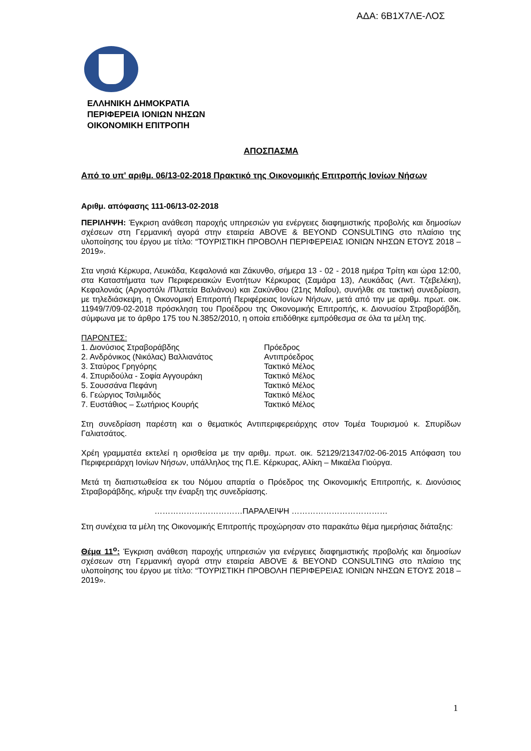ΑΔΑ: 6Β1Χ7ΛΕ-ΛΟΣ
ΕΛΛΗΝΙΚΗ ΔΗΜΟΚΡΑΤΙΑ
ΠΕΡΙΦΕΡΕΙΑ ΙΟΝΙΩΝ ΝΗΣΩΝ
ΟΙΚΟΝΟΜΙΚΗ ΕΠΙΤΡΟΠΗ
ΑΠΟΣΠΑΣΜΑ
Από το υπ' αριθμ. 06/13-02-2018 Πρακτικό της Οικονομικής Επιτροπής Ιονίων Νήσων
Αριθμ. απόφασης 111-06/13-02-2018
ΠΕΡΙΛΗΨΗ: Έγκριση ανάθεση παροχής υπηρεσιών για ενέργειες διαφημιστικής προβολής και δημοσίων σχέσεων στη Γερμανική αγορά στην εταιρεία ABOVE & BEYOND CONSULTING στο πλαίσιο της υλοποίησης του έργου με τίτλο: “ΤΟΥΡΙΣΤΙΚΗ ΠΡΟΒΟΛΗ ΠΕΡΙΦΕΡΕΙΑΣ ΙΟΝΙΩΝ ΝΗΣΩΝ ΕΤΟΥΣ 2018 – 2019».
Στα νησιά Κέρκυρα, Λευκάδα, Κεφαλονιά και Ζάκυνθο, σήμερα 13 - 02 - 2018 ημέρα Τρίτη και ώρα 12:00, στα Καταστήματα των Περιφερειακών Ενοτήτων Κέρκυρας (Σαμάρα 13), Λευκάδας (Αντ. Τζεβελέκη), Κεφαλονιάς (Αργοστόλι /Πλατεία Βαλιάνου) και Ζακύνθου (21ης Μαΐου), συνήλθε σε τακτική συνεδρίαση, με τηλεδιάσκεψη, η Οικονομική Επιτροπή Περιφέρειας Ιονίων Νήσων, μετά από την με αριθμ. πρωτ. οικ. 11949/7/09-02-2018 πρόσκληση του Προέδρου της Οικονομικής Επιτροπής, κ. Διονυσίου Στραβοράβδη, σύμφωνα με το άρθρο 175 του Ν.3852/2010, η οποία επιδόθηκε εμπρόθεσμα σε όλα τα μέλη της.
ΠΑΡΟΝΤΕΣ:
| 1. Διονύσιος Στραβοράβδης | Πρόεδρος |
| 2. Ανδρόνικος (Νικόλας) Βαλλιανάτος | Αντιπρόεδρος |
| 3. Σταύρος Γρηγόρης | Τακτικό Μέλος |
| 4. Σπυριδούλα - Σοφία Αγγουράκη | Τακτικό Μέλος |
| 5. Σουσσάνα Πεφάνη | Τακτικό Μέλος |
| 6. Γεώργιος Τσιλιμιδός | Τακτικό Μέλος |
| 7. Ευστάθιος – Σωτήριος Κουρής | Τακτικό Μέλος |
Στη συνεδρίαση παρέστη και ο θεματικός Αντιπεριφερειάρχης στον Τομέα Τουρισμού κ. Σπυρίδων Γαλιατσάτος.
Χρέη γραμματέα εκτελεί η ορισθείσα με την αριθμ. πρωτ. οικ. 52129/21347/02-06-2015 Απόφαση του Περιφερειάρχη Ιονίων Νήσων, υπάλληλος της Π.Ε. Κέρκυρας, Αλίκη – Μικαέλα Γιούργα.
Μετά τη διαπιστωθείσα εκ του Νόμου απαρτία ο Πρόεδρος της Οικονομικής Επιτροπής, κ. Διονύσιος Στραβοράβδης, κήρυξε την έναρξη της συνεδρίασης.
……………………………ΠΑΡΑΛΕΙΨΗ ………………………………
Στη συνέχεια τα μέλη της Οικονομικής Επιτροπής προχώρησαν στο παρακάτω θέμα ημερήσιας διάταξης:
Θέμα 11<sup>ο</sup>: Έγκριση ανάθεση παροχής υπηρεσιών για ενέργειες διαφημιστικής προβολής και δημοσίων σχέσεων στη Γερμανική αγορά στην εταιρεία ABOVE & BEYOND CONSULTING στο πλαίσιο της υλοποίησης του έργου με τίτλο: “ΤΟΥΡΙΣΤΙΚΗ ΠΡΟΒΟΛΗ ΠΕΡΙΦΕΡΕΙΑΣ ΙΟΝΙΩΝ ΝΗΣΩΝ ΕΤΟΥΣ 2018 – 2019».
1